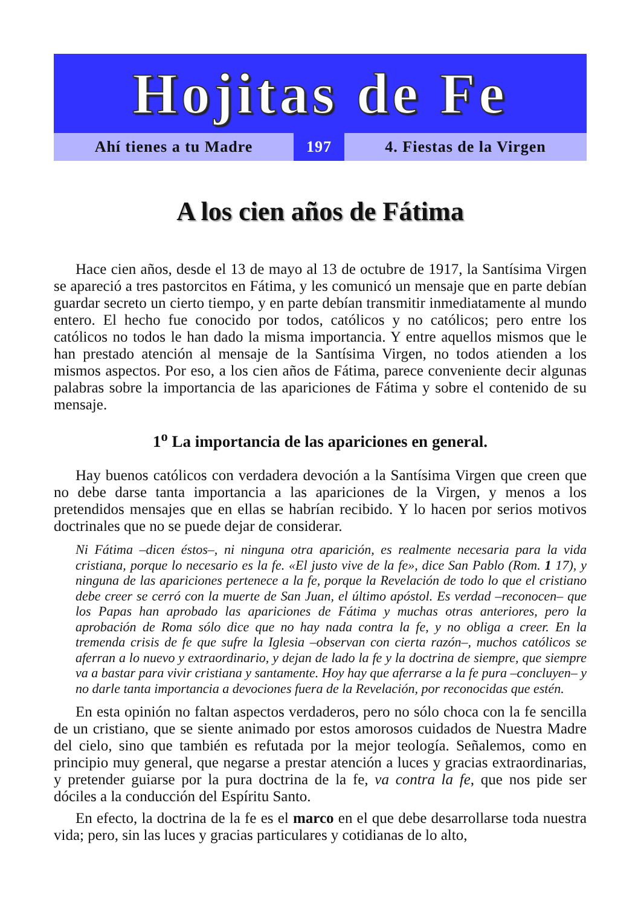Hojitas de Fe
Ahí tienes a tu Madre 197 4. Fiestas de la Virgen
A los cien años de Fátima
Hace cien años, desde el 13 de mayo al 13 de octubre de 1917, la Santísima Virgen se apareció a tres pastorcitos en Fátima, y les comunicó un mensaje que en parte debían guardar secreto un cierto tiempo, y en parte debían transmitir inmediatamente al mundo entero. El hecho fue conocido por todos, católicos y no católicos; pero entre los católicos no todos le han dado la misma importancia. Y entre aquellos mismos que le han prestado atención al mensaje de la Santísima Virgen, no todos atienden a los mismos aspectos. Por eso, a los cien años de Fátima, parece conveniente decir algunas palabras sobre la importancia de las apariciones de Fátima y sobre el contenido de su mensaje.
1<sup>o</sup> La importancia de las apariciones en general.
Hay buenos católicos con verdadera devoción a la Santísima Virgen que creen que no debe darse tanta importancia a las apariciones de la Virgen, y menos a los pretendidos mensajes que en ellas se habrían recibido. Y lo hacen por serios motivos doctrinales que no se puede dejar de considerar.
Ni Fátima –dicen éstos–, ni ninguna otra aparición, es realmente necesaria para la vida cristiana, porque lo necesario es la fe. «El justo vive de la fe», dice San Pablo (Rom. 1 17), y ninguna de las apariciones pertenece a la fe, porque la Revelación de todo lo que el cristiano debe creer se cerró con la muerte de San Juan, el último apóstol. Es verdad –reconocen– que los Papas han aprobado las apariciones de Fátima y muchas otras anteriores, pero la aprobación de Roma sólo dice que no hay nada contra la fe, y no obliga a creer. En la tremenda crisis de fe que sufre la Iglesia –observan con cierta razón–, muchos católicos se aferran a lo nuevo y extraordinario, y dejan de lado la fe y la doctrina de siempre, que siempre va a bastar para vivir cristiana y santamente. Hoy hay que aferrarse a la fe pura –concluyen– y no darle tanta importancia a devociones fuera de la Revelación, por reconocidas que estén.
En esta opinión no faltan aspectos verdaderos, pero no sólo choca con la fe sencilla de un cristiano, que se siente animado por estos amorosos cuidados de Nuestra Madre del cielo, sino que también es refutada por la mejor teología. Señalemos, como en principio muy general, que negarse a prestar atención a luces y gracias extraordinarias, y pretender guiarse por la pura doctrina de la fe, va contra la fe, que nos pide ser dóciles a la conducción del Espíritu Santo.
En efecto, la doctrina de la fe es el marco en el que debe desarrollarse toda nuestra vida; pero, sin las luces y gracias particulares y cotidianas de lo alto,